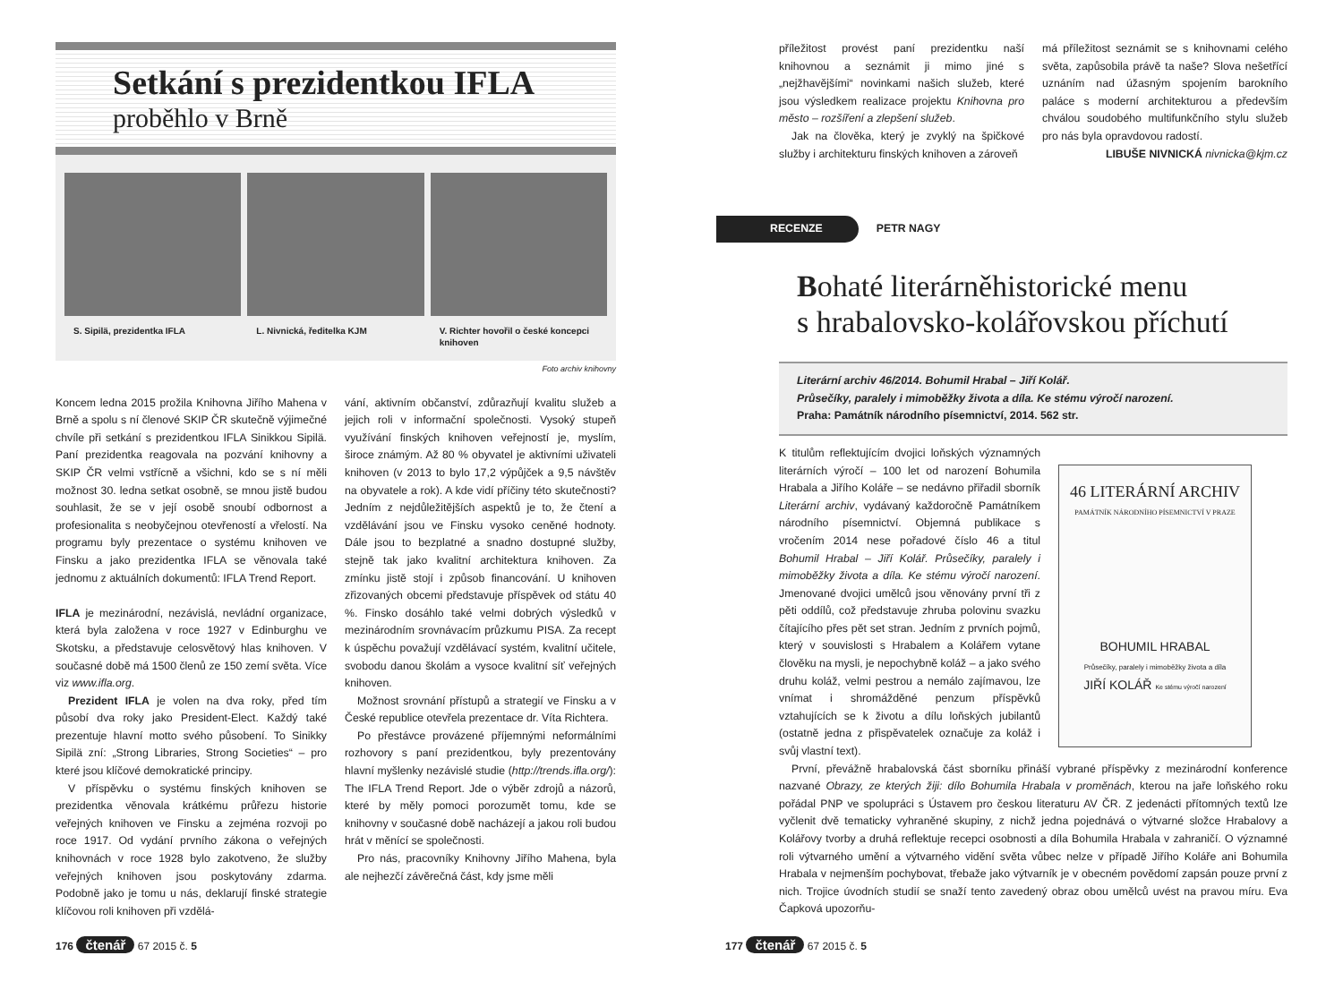Setkání s prezidentkou IFLA
proběhlo v Brně
S. Sipilä, prezidentka IFLA L. Nivnická, ředitelka KJM V. Richter hovořil o české koncepci knihoven
Foto archiv knihovny
Koncem ledna 2015 prožila Knihovna Jiřího Mahena v Brně a spolu s ní členové SKIP ČR skutečně výjimečné chvíle při setkání s prezidentkou IFLA Sinikkou Sipilä. Paní prezidentka reagovala na pozvání knihovny a SKIP ČR velmi vstřícně a všichni, kdo se s ní měli možnost 30. ledna setkat osobně, se mnou jistě budou souhlasit, že se v její osobě snoubí odbornost a profesionalita s neobyčejnou otevřeností a vřelostí. Na programu byly prezentace o systému knihoven ve Finsku a jako prezidentka IFLA se věnovala také jednomu z aktuálních dokumentů: IFLA Trend Report.
IFLA je mezinárodní, nezávislá, nevládní organizace, která byla založena v roce 1927 v Edinburghu ve Skotsku, a představuje celosvětový hlas knihoven. V současné době má 1500 členů ze 150 zemí světa. Více viz www.ifla.org.
Prezident IFLA je volen na dva roky, před tím působí dva roky jako President-Elect. Každý také prezentuje hlavní motto svého působení. To Sinikky Sipilä zní: „Strong Libraries, Strong Societies“ – pro které jsou klíčové demokratické principy.
V příspěvku o systému finských knihoven se prezidentka věnovala krátkému průřezu historie veřejných knihoven ve Finsku a zejména rozvoji po roce 1917. Od vydání prvního zákona o veřejných knihovnách v roce 1928 bylo zakotveno, že služby veřejných knihoven jsou poskytovány zdarma. Podobně jako je tomu u nás, deklarují finské strategie klíčovou roli knihoven při vzdělá-
vání, aktivním občanství, zdůrazňují kvalitu služeb a jejich roli v informační společnosti. Vysoký stupeň využívání finských knihoven veřejností je, myslím, široce známým. Až 80 % obyvatel je aktivními uživateli knihoven (v 2013 to bylo 17,2 výpůjček a 9,5 návštěv na obyvatele a rok). A kde vidí příčiny této skutečnosti? Jedním z nejdůležitějších aspektů je to, že čtení a vzdělávání jsou ve Finsku vysoko ceněné hodnoty. Dále jsou to bezplatné a snadno dostupné služby, stejně tak jako kvalitní architektura knihoven. Za zmínku jistě stojí i způsob financování. U knihoven zřizovaných obcemi představuje příspěvek od státu 40 %. Finsko dosáhlo také velmi dobrých výsledků v mezinárodním srovnávacím průzkumu PISA. Za recept k úspěchu považují vzdělávací systém, kvalitní učitele, svobodu danou školám a vysoce kvalitní síť veřejných knihoven.
Možnost srovnání přístupů a strategií ve Finsku a v České republice otevřela prezentace dr. Víta Richtera.
Po přestávce provázené příjemnými neformálními rozhovory s paní prezidentkou, byly prezentovány hlavní myšlenky nezávislé studie (http://trends.ifla.org/): The IFLA Trend Report. Jde o výběr zdrojů a názorů, které by měly pomoci porozumět tomu, kde se knihovny v současné době nacházejí a jakou roli budou hrát v měnící se společnosti.
Pro nás, pracovníky Knihovny Jiřího Mahena, byla ale nejhezčí závěrečná část, kdy jsme měli
176 čtenář 67 2015 č. 5
příležitost provést paní prezidentku naší knihovnou a seznámit ji mimo jiné s „nejžhavějšími“ novinkami našich služeb, které jsou výsledkem realizace projektu Knihovna pro město – rozšíření a zlepšení služeb.
Jak na člověka, který je zvyklý na špičkové služby i architekturu finských knihoven a zároveň
má příležitost seznámit se s knihovnami celého světa, zapůsobila právě ta naše? Slova nešetřící uznáním nad úžasným spojením barokního paláce s moderní architekturou a především chválou soudobého multifunkčního stylu služeb pro nás byla opravdovou radostí.
LIBUŠE NIVNICKÁ nivnicka@kjm.cz
RECENZE PETR NAGY
Bohaté literárněhistorické menu
s hrabalovsko-kolářovskou příchutí
Literární archiv 46/2014. Bohumil Hrabal – Jiří Kolář.
Průsečíky, paralely i mimoběžky života a díla. Ke stému výročí narození.
Praha: Památník národního písemnictví, 2014. 562 str.
46 LITERÁRNÍ ARCHIV
PAMÁTNÍK NÁRODNÍHO PÍSEMNICTVÍ V PRAZE
BOHUMIL HRABAL
Průsečíky, paralely i mimoběžky života a díla
JIŘÍ KOLÁŘ Ke stému výročí narození
K titulům reflektujícím dvojici loňských významných literárních výročí – 100 let od narození Bohumila Hrabala a Jiřího Koláře – se nedávno přiřadil sborník Literární archiv, vydávaný každoročně Památníkem národního písemnictví. Objemná publikace s vročením 2014 nese pořadové číslo 46 a titul Bohumil Hrabal – Jiří Kolář. Průsečíky, paralely i mimoběžky života a díla. Ke stému výročí narození. Jmenované dvojici umělců jsou věnovány první tři z pěti oddílů, což představuje zhruba polovinu svazku čítajícího přes pět set stran. Jedním z prvních pojmů, který v souvislosti s Hrabalem a Kolářem vytane člověku na mysli, je nepochybně koláž – a jako svého druhu koláž, velmi pestrou a nemálo zajímavou, lze vnímat i shromážděné penzum příspěvků vztahujících se k životu a dílu loňských jubilantů (ostatně jedna z přispěvatelek označuje za koláž i svůj vlastní text).
První, převážně hrabalovská část sborníku přináší vybrané příspěvky z mezinárodní konference nazvané Obrazy, ze kterých žiji: dílo Bohumila Hrabala v proměnách, kterou na jaře loňského roku pořádal PNP ve spolupráci s Ústavem pro českou literaturu AV ČR. Z jedenácti přítomných textů lze vyčlenit dvě tematicky vyhraněné skupiny, z nichž jedna pojednává o výtvarné složce Hrabalovy a Kolářovy tvorby a druhá reflektuje recepci osobnosti a díla Bohumila Hrabala v zahraničí. O významné roli výtvarného umění a výtvarného vidění světa vůbec nelze v případě Jiřího Koláře ani Bohumila Hrabala v nejmenším pochybovat, třebaže jako výtvarník je v obecném povědomí zapsán pouze první z nich. Trojice úvodních studií se snaží tento zavedený obraz obou umělců uvést na pravou míru. Eva Čapková upozorňu-
177 čtenář 67 2015 č. 5